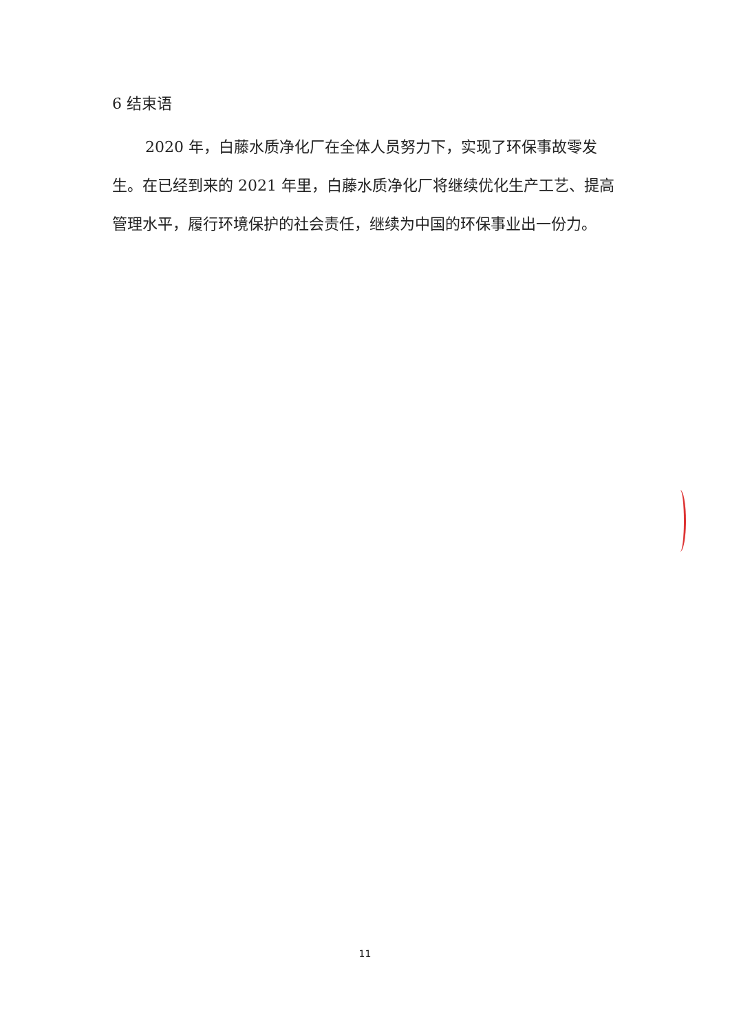6 结束语
2020 年，白藤水质净化厂在全体人员努力下，实现了环保事故零发生。在已经到来的 2021 年里，白藤水质净化厂将继续优化生产工艺、提高管理水平，履行环境保护的社会责任，继续为中国的环保事业出一份力。
11